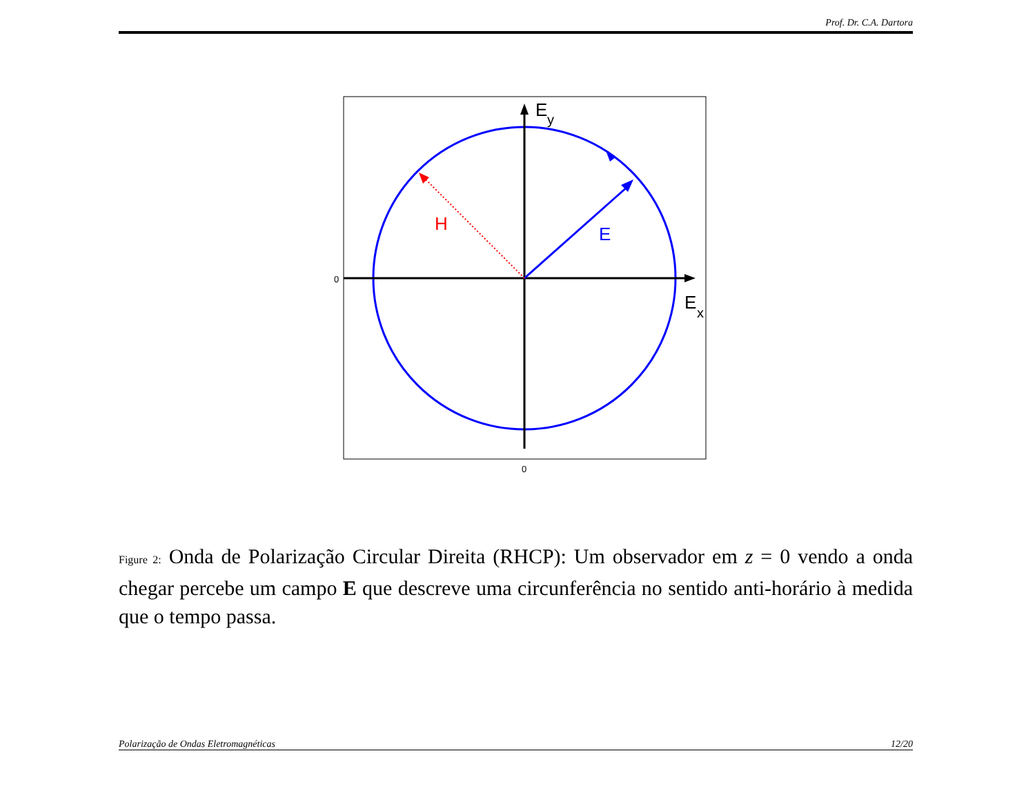Prof. Dr. C.A. Dartora
E
y
E
x
H
E
0
0
Figure 2: Onda de Polarização Circular Direita (RHCP): Um observador em z = 0 vendo a onda chegar percebe um campo E que descreve uma circunferência no sentido anti-horário à medida que o tempo passa.
Polarização de Ondas Eletromagnéticas 12/20